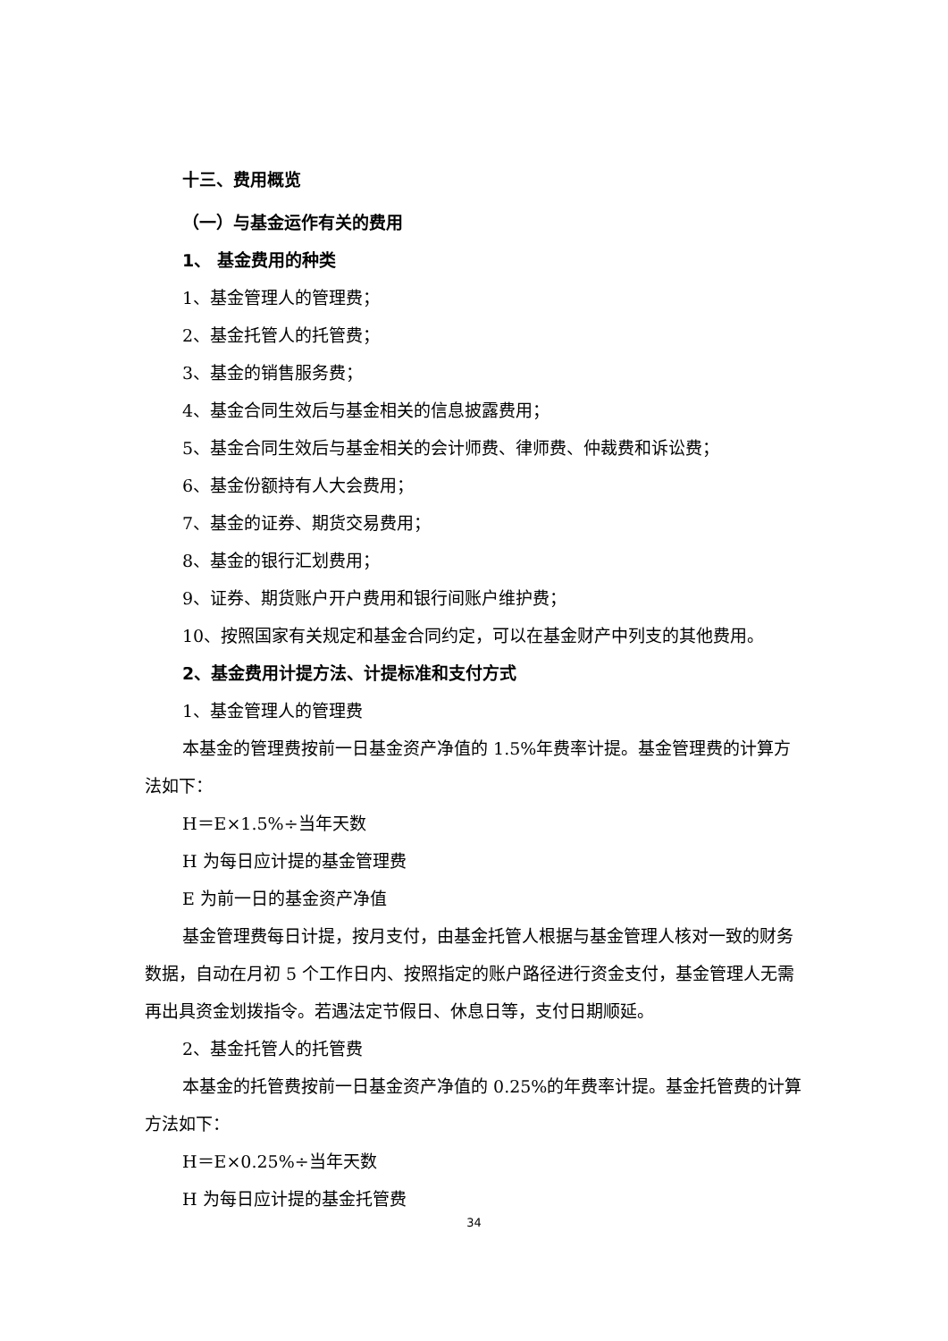十三、费用概览
（一）与基金运作有关的费用
1、 基金费用的种类
1、基金管理人的管理费；
2、基金托管人的托管费；
3、基金的销售服务费；
4、基金合同生效后与基金相关的信息披露费用；
5、基金合同生效后与基金相关的会计师费、律师费、仲裁费和诉讼费；
6、基金份额持有人大会费用；
7、基金的证券、期货交易费用；
8、基金的银行汇划费用；
9、证券、期货账户开户费用和银行间账户维护费；
10、按照国家有关规定和基金合同约定，可以在基金财产中列支的其他费用。
2、基金费用计提方法、计提标准和支付方式
1、基金管理人的管理费
本基金的管理费按前一日基金资产净值的 1.5%年费率计提。基金管理费的计算方法如下：
H＝E×1.5%÷当年天数
H 为每日应计提的基金管理费
E 为前一日的基金资产净值
基金管理费每日计提，按月支付，由基金托管人根据与基金管理人核对一致的财务数据，自动在月初 5 个工作日内、按照指定的账户路径进行资金支付，基金管理人无需再出具资金划拨指令。若遇法定节假日、休息日等，支付日期顺延。
2、基金托管人的托管费
本基金的托管费按前一日基金资产净值的 0.25%的年费率计提。基金托管费的计算方法如下：
H＝E×0.25%÷当年天数
H 为每日应计提的基金托管费
34